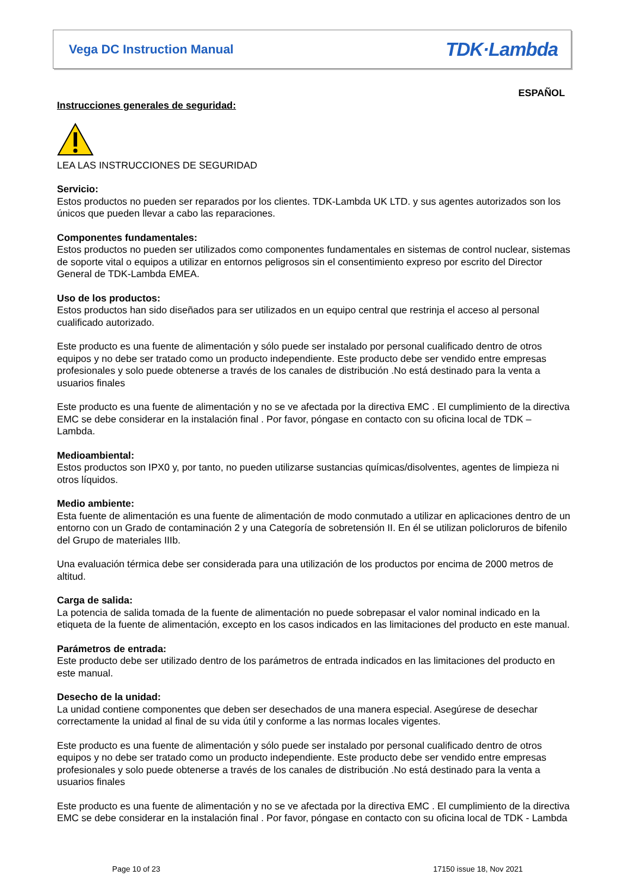Vega DC Instruction Manual TDK·Lambda
ESPAÑOL
Instrucciones generales de seguridad:
LEA LAS INSTRUCCIONES DE SEGURIDAD
Servicio:
Estos productos no pueden ser reparados por los clientes. TDK-Lambda UK LTD. y sus agentes autorizados son los únicos que pueden llevar a cabo las reparaciones.
Componentes fundamentales:
Estos productos no pueden ser utilizados como componentes fundamentales en sistemas de control nuclear, sistemas de soporte vital o equipos a utilizar en entornos peligrosos sin el consentimiento expreso por escrito del Director General de TDK-Lambda EMEA.
Uso de los productos:
Estos productos han sido diseñados para ser utilizados en un equipo central que restrinja el acceso al personal cualificado autorizado.
Este producto es una fuente de alimentación y sólo puede ser instalado por personal cualificado dentro de otros equipos y no debe ser tratado como un producto independiente. Este producto debe ser vendido entre empresas profesionales y solo puede obtenerse a través de los canales de distribución .No está destinado para la venta a usuarios finales
Este producto es una fuente de alimentación y no se ve afectada por la directiva EMC . El cumplimiento de la directiva EMC se debe considerar en la instalación final . Por favor, póngase en contacto con su oficina local de TDK – Lambda.
Medioambiental:
Estos productos son IPX0 y, por tanto, no pueden utilizarse sustancias químicas/disolventes, agentes de limpieza ni otros líquidos.
Medio ambiente:
Esta fuente de alimentación es una fuente de alimentación de modo conmutado a utilizar en aplicaciones dentro de un entorno con un Grado de contaminación 2 y una Categoría de sobretensión II. En él se utilizan policloruros de bifenilo del Grupo de materiales IIIb.
Una evaluación térmica debe ser considerada para una utilización de los productos por encima de 2000 metros de altitud.
Carga de salida:
La potencia de salida tomada de la fuente de alimentación no puede sobrepasar el valor nominal indicado en la etiqueta de la fuente de alimentación, excepto en los casos indicados en las limitaciones del producto en este manual.
Parámetros de entrada:
Este producto debe ser utilizado dentro de los parámetros de entrada indicados en las limitaciones del producto en este manual.
Desecho de la unidad:
La unidad contiene componentes que deben ser desechados de una manera especial. Asegúrese de desechar correctamente la unidad al final de su vida útil y conforme a las normas locales vigentes.
Este producto es una fuente de alimentación y sólo puede ser instalado por personal cualificado dentro de otros equipos y no debe ser tratado como un producto independiente. Este producto debe ser vendido entre empresas profesionales y solo puede obtenerse a través de los canales de distribución .No está destinado para la venta a usuarios finales
Este producto es una fuente de alimentación y no se ve afectada por la directiva EMC . El cumplimiento de la directiva EMC se debe considerar en la instalación final . Por favor, póngase en contacto con su oficina local de TDK - Lambda
Page 10 of 23 17150 issue 18, Nov 2021